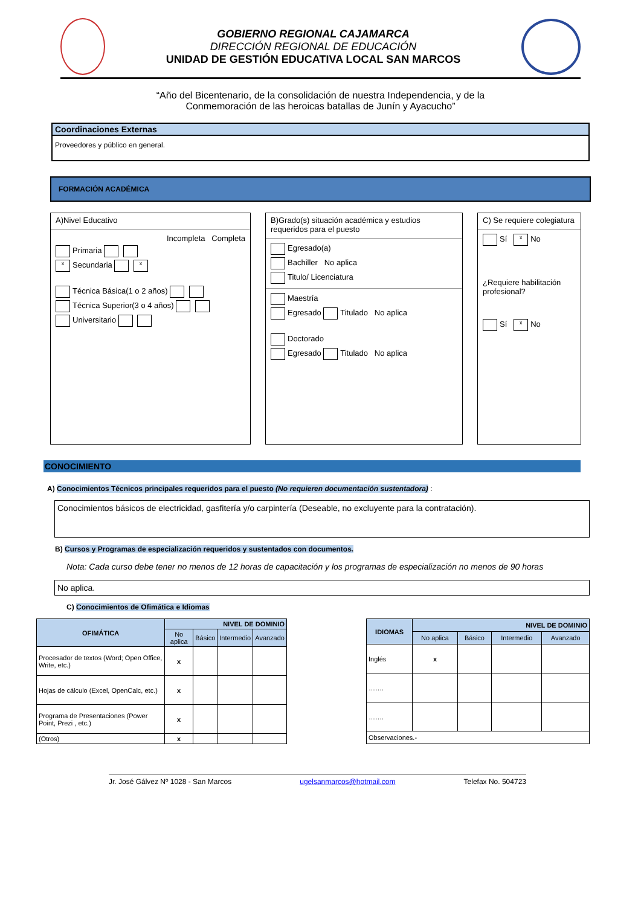GOBIERNO REGIONAL CAJAMARCA
DIRECCIÓN REGIONAL DE EDUCACIÓN
UNIDAD DE GESTIÓN EDUCATIVA LOCAL SAN MARCOS
“Año del Bicentenario, de la consolidación de nuestra Independencia, y de la
Conmemoración de las heroicas batallas de Junín y Ayacucho”
Coordinaciones Externas
Proveedores y público en general.
FORMACIÓN ACADÉMICA
A)Nivel Educativo
Incompleta Completa
Primaria
x Secundaria x
Técnica Básica(1 o 2 años)
Técnica Superior(3 o 4 años)
Universitario
B)Grado(s) situación académica y estudios requeridos para el puesto
Egresado(a)
Bachiller No aplica
Titulo/ Licenciatura
Maestría
Egresado Titulado No aplica
Doctorado
Egresado Titulado No aplica
C) Se requiere colegiatura
Sí x No
¿Requiere habilitación profesional?
Sí x No
CONOCIMIENTO
A) Conocimientos Técnicos principales requeridos para el puesto (No requieren documentación sustentadora) :
Conocimientos básicos de electricidad, gasfitería y/o carpintería (Deseable, no excluyente para la contratación).
B) Cursos y Programas de especialización requeridos y sustentados con documentos.
Nota: Cada curso debe tener no menos de 12 horas de capacitación y los programas de especialización no menos de 90 horas
No aplica.
C) Conocimientos de Ofimática e Idiomas
| OFIMÁTICA | NIVEL DE DOMINIO | | | |
| --- | --- | --- | --- | --- |
| | No aplica | Básico | Intermedio | Avanzado |
| Procesador de textos (Word; Open Office, Write, etc.) | x | | | |
| Hojas de cálculo (Excel, OpenCalc, etc.) | x | | | |
| Programa de Presentaciones (Power Point, Prezi , etc.) | x | | | |
| (Otros) | x | | | |
| IDIOMAS | NIVEL DE DOMINIO | | | |
| --- | --- | --- | --- | --- |
| | No aplica | Básico | Intermedio | Avanzado |
| Inglés | x | | | |
| ……. | | | | |
| ……. | | | | |
| Observaciones.- | | | | |
Jr. José Gálvez Nº 1028 - San Marcos ugelsanmarcos@hotmail.com Telefax No. 504723